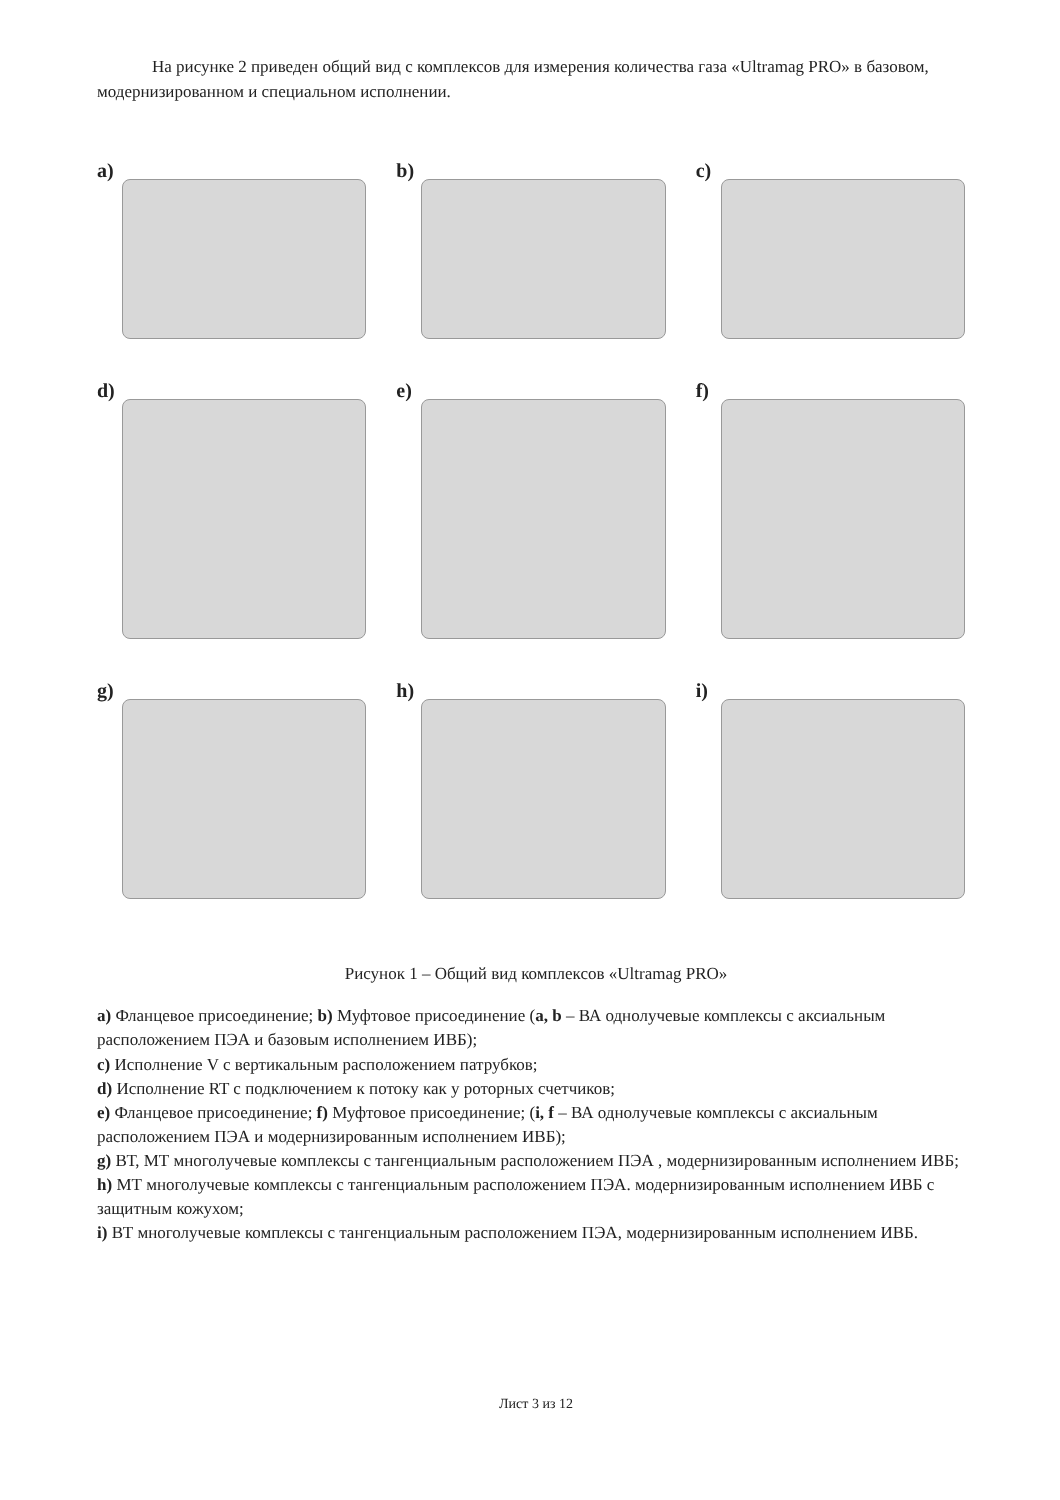На рисунке 2 приведен общий вид с комплексов для измерения количества газа «Ultramag PRO» в базовом, модернизированном и специальном исполнении.
a)
b)
c)
d)
e)
f)
g)
h)
i)
Рисунок 1 – Общий вид комплексов «Ultramag PRO»
a) Фланцевое присоединение; b) Муфтовое присоединение (a, b – ВА однолучевые комплексы с аксиальным расположением ПЭА и базовым исполнением ИВБ);
c) Исполнение V с вертикальным расположением патрубков;
d) Исполнение RT с подключением к потоку как у роторных счетчиков;
e) Фланцевое присоединение; f) Муфтовое присоединение; (i, f – ВА однолучевые комплексы с аксиальным расположением ПЭА и модернизированным исполнением ИВБ);
g) ВТ, МТ многолучевые комплексы с тангенциальным расположением ПЭА , модернизированным исполнением ИВБ;
h) МТ многолучевые комплексы с тангенциальным расположением ПЭА. модернизированным исполнением ИВБ с защитным кожухом;
i) ВТ многолучевые комплексы с тангенциальным расположением ПЭА, модернизированным исполнением ИВБ.
Лист 3 из 12